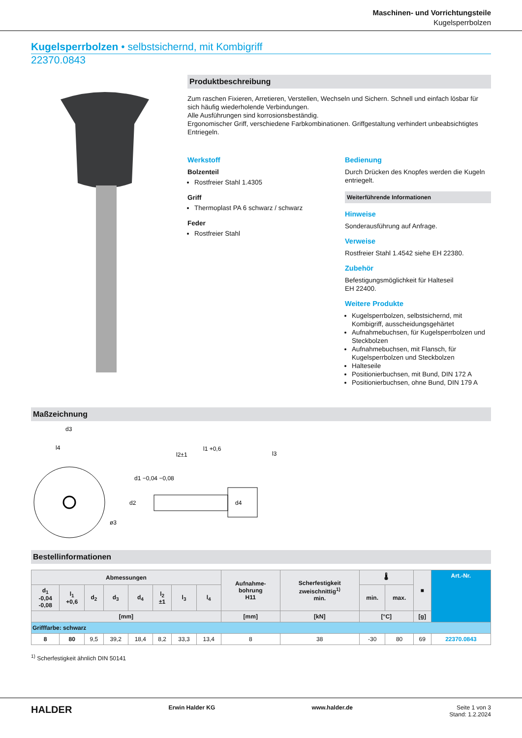Maschinen- und Vorrichtungsteile
Kugelsperrbolzen
Kugelsperrbolzen • selbstsichernd, mit Kombigriff
22370.0843
Produktbeschreibung
Zum raschen Fixieren, Arretieren, Verstellen, Wechseln und Sichern. Schnell und einfach lösbar für sich häufig wiederholende Verbindungen.
Alle Ausführungen sind korrosionsbeständig.
Ergonomischer Griff, verschiedene Farbkombinationen. Griffgestaltung verhindert unbeabsichtigtes Entriegeln.
Werkstoff
Bolzenteil
Rostfreier Stahl 1.4305
Griff
Thermoplast PA 6 schwarz / schwarz
Feder
Rostfreier Stahl
Bedienung
Durch Drücken des Knopfes werden die Kugeln entriegelt.
Weiterführende Informationen
Hinweise
Sonderausführung auf Anfrage.
Verweise
Rostfreier Stahl 1.4542 siehe EH 22380.
Zubehör
Befestigungsmöglichkeit für Halteseil
EH 22400.
Weitere Produkte
Kugelsperrbolzen, selbstsichernd, mit Kombigriff, ausscheidungsgehärtet
Aufnahmebuchsen, für Kugelsperrbolzen und Steckbolzen
Aufnahmebuchsen, mit Flansch, für Kugelsperrbolzen und Steckbolzen
Halteseile
Positionierbuchsen, mit Bund, DIN 172 A
Positionierbuchsen, ohne Bund, DIN 179 A
Maßzeichnung
d3
l4
l2±1
l1 +0,6
l3
d1 −0,04 −0,08
d2
d4
ø3
Bestellinformationen
| Abmessungen | | | | | | | | Aufnahme- bohrung H11 | Scherfestigkeit zweischnittig<sup>1)</sup> min. | 🌡 | | ■ | Art.-Nr. |
| --- | --- | --- | --- | --- | --- | --- | --- | --- | --- | --- | --- | --- | --- |
| d<sub>1</sub> -0,04 -0,08 | l<sub>1</sub> +0,6 | d<sub>2</sub> | d<sub>3</sub> | d<sub>4</sub> | l<sub>2</sub> ±1 | l<sub>3</sub> | l<sub>4</sub> | | | min. | max. | | |
| [mm] | | | | | | | | [mm] | [kN] | [°C] | | [g] | |
| Grifffarbe: schwarz | | | | | | | | | | | | | |
| 8 | 80 | 9,5 | 39,2 | 18,4 | 8,2 | 33,3 | 13,4 | 8 | 38 | -30 | 80 | 69 | 22370.0843 |
<sup>1)</sup> Scherfestigkeit ähnlich DIN 50141
HALDER Erwin Halder KG www.halder.de Seite 1 von 3
Stand: 1.2.2024